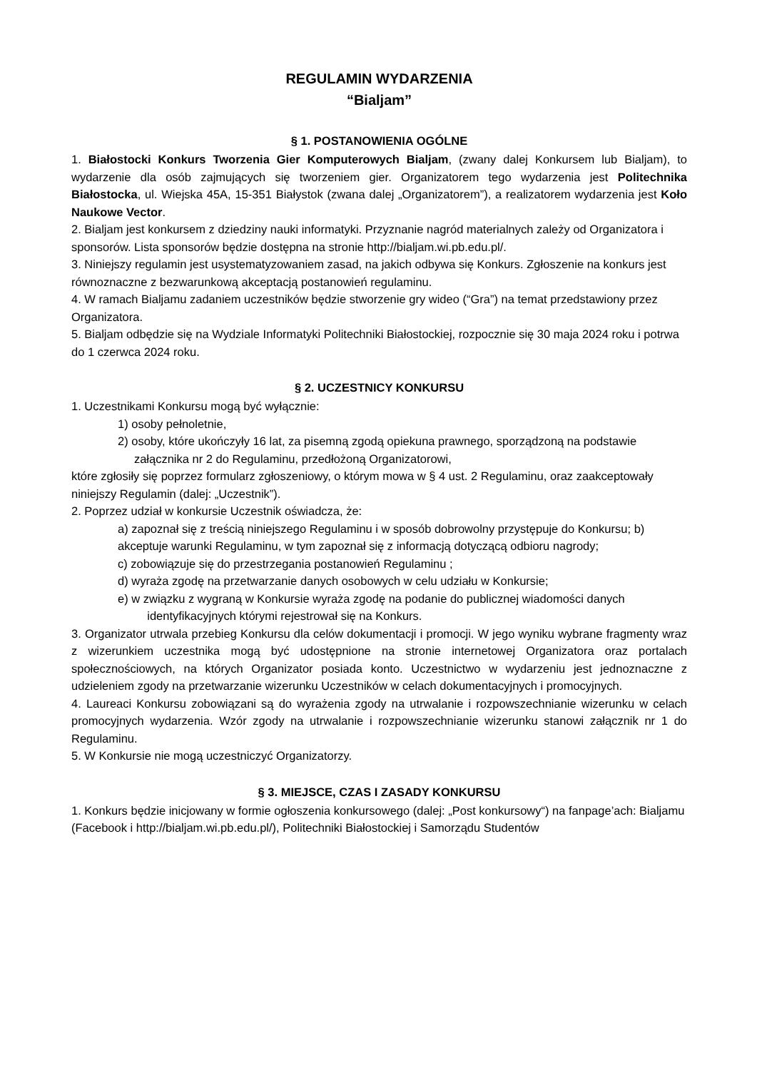REGULAMIN WYDARZENIA
“Bialjam”
§ 1. POSTANOWIENIA OGÓLNE
1. Białostocki Konkurs Tworzenia Gier Komputerowych Bialjam, (zwany dalej Konkursem lub Bialjam), to wydarzenie dla osób zajmujących się tworzeniem gier. Organizatorem tego wydarzenia jest Politechnika Białostocka, ul. Wiejska 45A, 15-351 Białystok (zwana dalej „Organizatorem”), a realizatorem wydarzenia jest Koło Naukowe Vector.
2. Bialjam jest konkursem z dziedziny nauki informatyki. Przyznanie nagród materialnych zależy od Organizatora i sponsorów. Lista sponsorów będzie dostępna na stronie http://bialjam.wi.pb.edu.pl/.
3. Niniejszy regulamin jest usystematyzowaniem zasad, na jakich odbywa się Konkurs. Zgłoszenie na konkurs jest równoznaczne z bezwarunkową akceptacją postanowień regulaminu.
4. W ramach Bialjamu zadaniem uczestników będzie stworzenie gry wideo (“Gra”) na temat przedstawiony przez Organizatora.
5. Bialjam odbędzie się na Wydziale Informatyki Politechniki Białostockiej, rozpocznie się 30 maja 2024 roku i potrwa do 1 czerwca 2024 roku.
§ 2. UCZESTNICY KONKURSU
1. Uczestnikami Konkursu mogą być wyłącznie:
1) osoby pełnoletnie,
2) osoby, które ukończyły 16 lat, za pisemną zgodą opiekuna prawnego, sporządzoną na podstawie
załącznika nr 2 do Regulaminu, przedłożoną Organizatorowi,
które zgłosiły się poprzez formularz zgłoszeniowy, o którym mowa w § 4 ust. 2 Regulaminu, oraz zaakceptowały niniejszy Regulamin (dalej: „Uczestnik”).
2. Poprzez udział w konkursie Uczestnik oświadcza, że:
a) zapoznał się z treścią niniejszego Regulaminu i w sposób dobrowolny przystępuje do Konkursu; b) akceptuje warunki Regulaminu, w tym zapoznał się z informacją dotyczącą odbioru nagrody;
c) zobowiązuje się do przestrzegania postanowień Regulaminu ;
d) wyraża zgodę na przetwarzanie danych osobowych w celu udziału w Konkursie;
e) w związku z wygraną w Konkursie wyraża zgodę na podanie do publicznej wiadomości danych
identyfikacyjnych którymi rejestrował się na Konkurs.
3. Organizator utrwala przebieg Konkursu dla celów dokumentacji i promocji. W jego wyniku wybrane fragmenty wraz z wizerunkiem uczestnika mogą być udostępnione na stronie internetowej Organizatora oraz portalach społecznościowych, na których Organizator posiada konto. Uczestnictwo w wydarzeniu jest jednoznaczne z udzieleniem zgody na przetwarzanie wizerunku Uczestników w celach dokumentacyjnych i promocyjnych.
4. Laureaci Konkursu zobowiązani są do wyrażenia zgody na utrwalanie i rozpowszechnianie wizerunku w celach promocyjnych wydarzenia. Wzór zgody na utrwalanie i rozpowszechnianie wizerunku stanowi załącznik nr 1 do Regulaminu.
5. W Konkursie nie mogą uczestniczyć Organizatorzy.
§ 3. MIEJSCE, CZAS I ZASADY KONKURSU
1. Konkurs będzie inicjowany w formie ogłoszenia konkursowego (dalej: „Post konkursowy“) na fanpage’ach: Bialjamu (Facebook i http://bialjam.wi.pb.edu.pl/), Politechniki Białostockiej i Samorządu Studentów